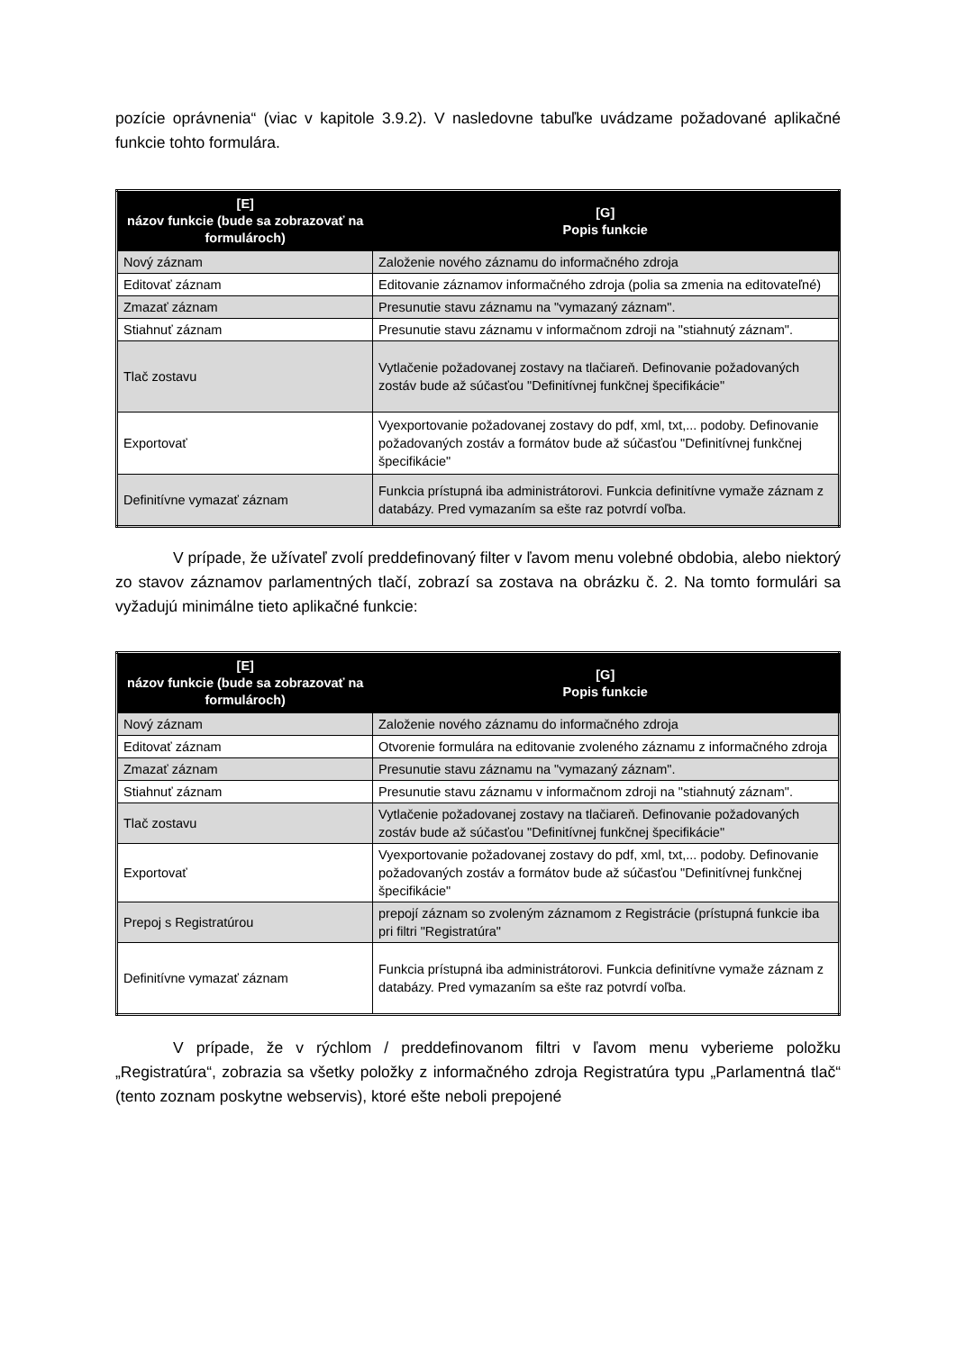pozície oprávnenia“ (viac v kapitole 3.9.2). V nasledovne tabuľke uvádzame požadované aplikačné funkcie tohto formulára.
| [E] názov funkcie (bude sa zobrazovať na formulároch) | [G] Popis funkcie |
| --- | --- |
| Nový záznam | Založenie nového záznamu do informačného zdroja |
| Editovať záznam | Editovanie záznamov informačného zdroja (polia sa zmenia na editovateľné) |
| Zmazať záznam | Presunutie stavu záznamu na "vymazaný záznam". |
| Stiahnuť záznam | Presunutie stavu záznamu v informačnom zdroji na "stiahnutý záznam". |
| Tlač zostavu | Vytlačenie požadovanej zostavy na tlačiareň. Definovanie požadovaných zostáv bude až súčasťou "Definitívnej funkčnej špecifikácie" |
| Exportovať | Vyexportovanie požadovanej zostavy do pdf, xml, txt,... podoby. Definovanie požadovaných zostáv a formátov bude až súčasťou "Definitívnej funkčnej špecifikácie" |
| Definitívne vymazať záznam | Funkcia prístupná iba administrátorovi. Funkcia definitívne vymaže záznam z databázy. Pred vymazaním sa ešte raz potvrdí voľba. |
V prípade, že užívateľ zvolí preddefinovaný filter v ľavom menu volebné obdobia, alebo niektorý zo stavov záznamov parlamentných tlačí, zobrazí sa zostava na obrázku č. 2. Na tomto formulári sa vyžadujú minimálne tieto aplikačné funkcie:
| [E] názov funkcie (bude sa zobrazovať na formulároch) | [G] Popis funkcie |
| --- | --- |
| Nový záznam | Založenie nového záznamu do informačného zdroja |
| Editovať záznam | Otvorenie formulára na editovanie zvoleného záznamu z informačného zdroja |
| Zmazať záznam | Presunutie stavu záznamu na "vymazaný záznam". |
| Stiahnuť záznam | Presunutie stavu záznamu v informačnom zdroji na "stiahnutý záznam". |
| Tlač zostavu | Vytlačenie požadovanej zostavy na tlačiareň. Definovanie požadovaných zostáv bude až súčasťou "Definitívnej funkčnej špecifikácie" |
| Exportovať | Vyexportovanie požadovanej zostavy do pdf, xml, txt,... podoby. Definovanie požadovaných zostáv a formátov bude až súčasťou "Definitívnej funkčnej špecifikácie" |
| Prepoj s Registratúrou | prepojí záznam so zvoleným záznamom z Registrácie (prístupná funkcie iba pri filtri "Registratúra" |
| Definitívne vymazať záznam | Funkcia prístupná iba administrátorovi. Funkcia definitívne vymaže záznam z databázy. Pred vymazaním sa ešte raz potvrdí voľba. |
V prípade, že v rýchlom / preddefinovanom filtri v ľavom menu vyberieme položku „Registratúra“, zobrazia sa všetky položky z informačného zdroja Registratúra typu „Parlamentná tlač“ (tento zoznam poskytne webservis), ktoré ešte neboli prepojené